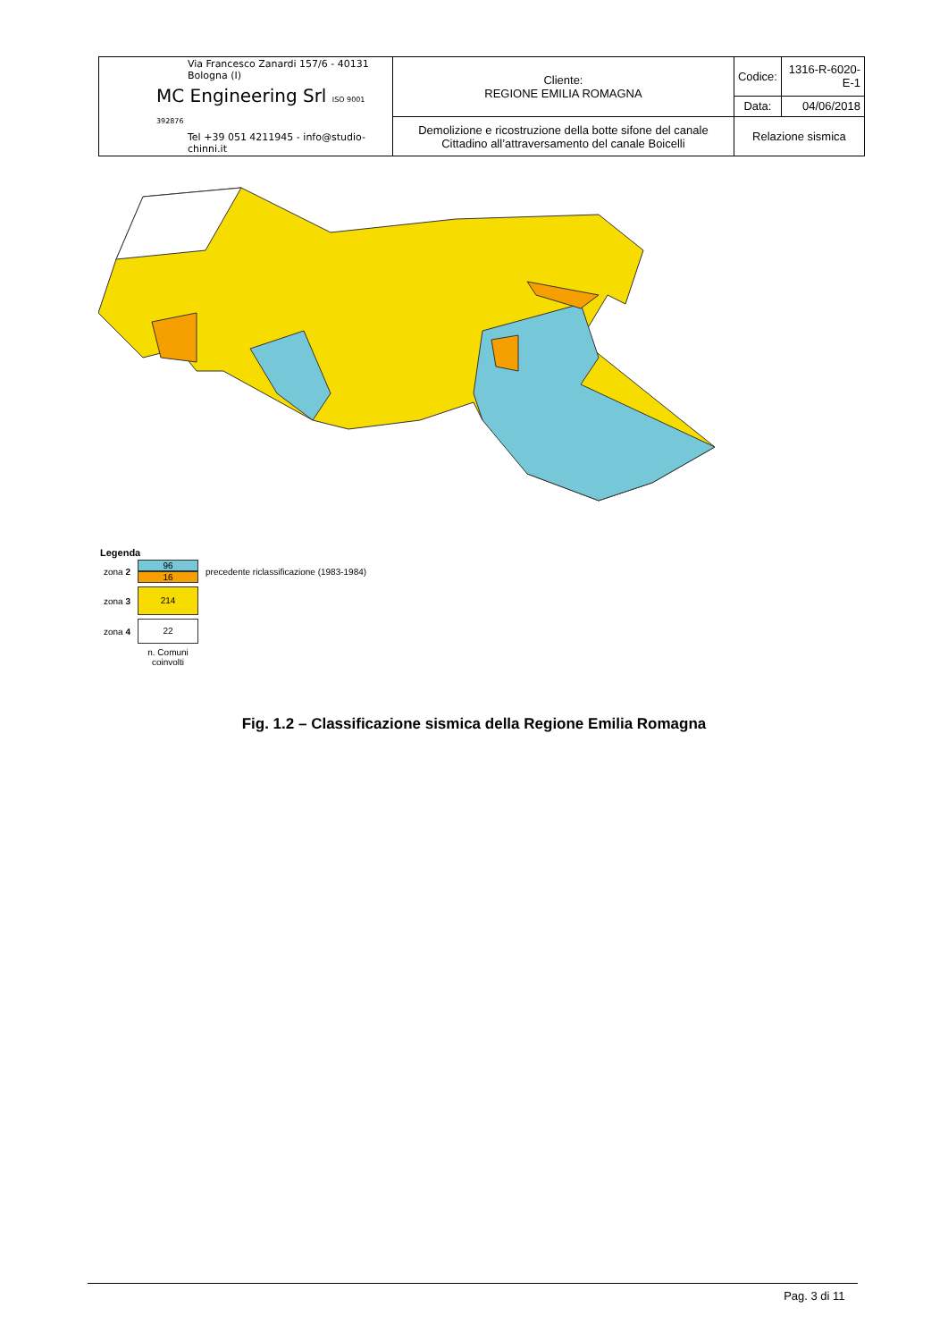| Via Francesco Zanardi 157/6 - 40131 Bologna (I) MC Engineering Srl ISO 9001 392876 Tel +39 051 4211945 - info@studio-chinni.it | Cliente: REGIONE EMILIA ROMAGNA | Codice: | 1316-R-6020-E-1 |
| | | Data: | 04/06/2018 |
| | Demolizione e ricostruzione della botte sifone del canale Cittadino all’attraversamento del canale Boicelli | Relazione sismica | |
Legenda
| zona 2 | 96 16 | precedente riclassificazione (1983-1984) |
| zona 3 | 214 | |
| zona 4 | 22 | |
| | n. Comuni coinvolti | |
Fig. 1.2 – Classificazione sismica della Regione Emilia Romagna
Pag. 3 di 11